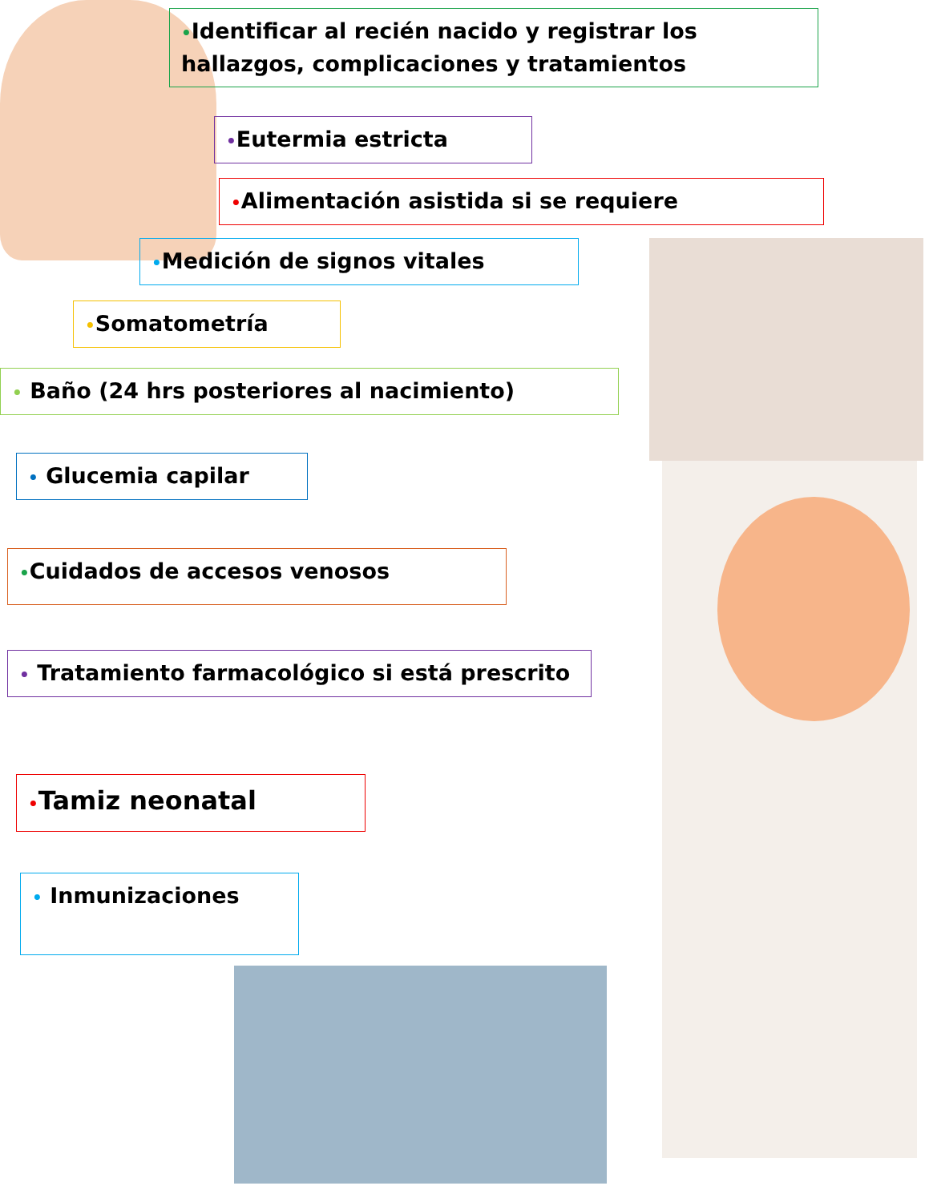•Identificar al recién nacido y registrar los hallazgos, complicaciones y tratamientos
•Eutermia estricta
•Alimentación asistida si se requiere
•Medición de signos vitales
•Somatometría
• Baño (24 hrs posteriores al nacimiento)
• Glucemia capilar
•Cuidados de accesos venosos
• Tratamiento farmacológico si está prescrito
•Tamiz neonatal
• Inmunizaciones